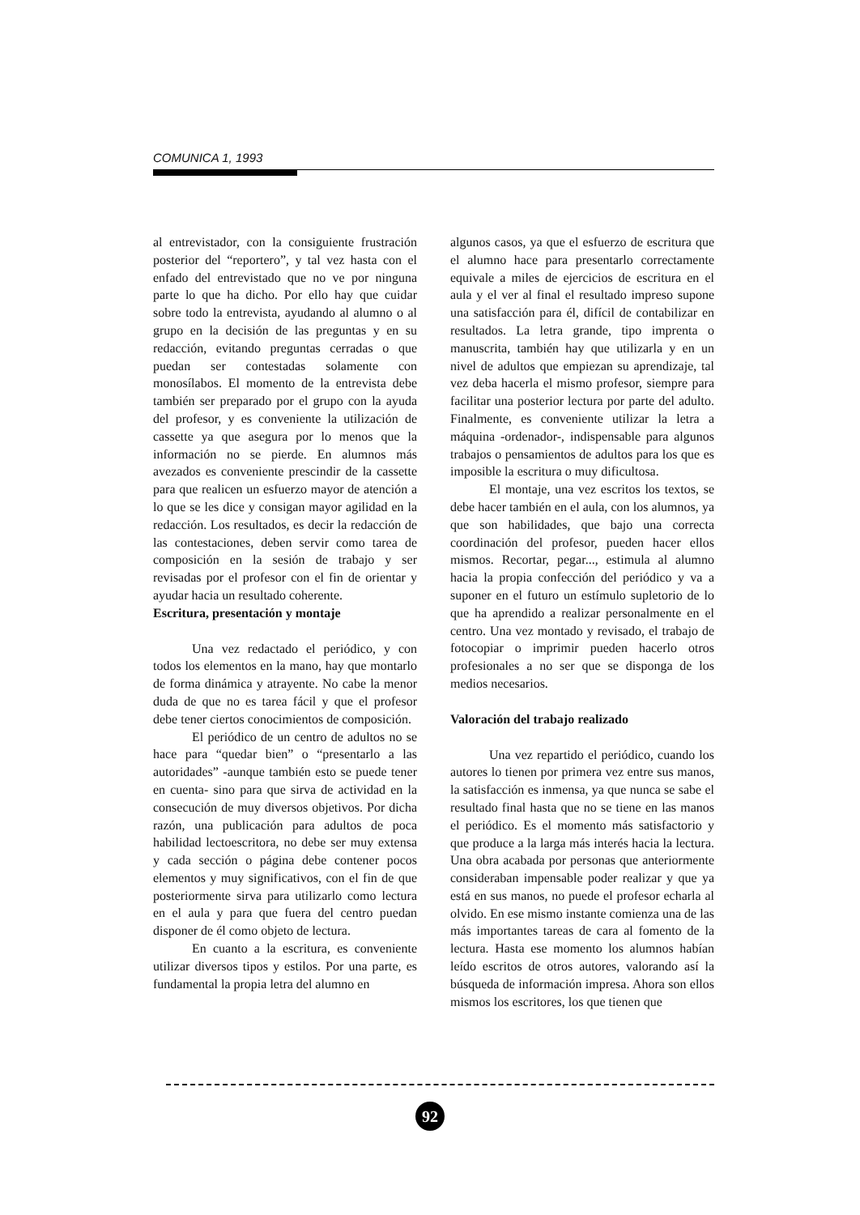COMUNICA 1, 1993
al entrevistador, con la consiguiente frustración posterior del “reportero”, y tal vez hasta con el enfado del entrevistado que no ve por ninguna parte lo que ha dicho. Por ello hay que cuidar sobre todo la entrevista, ayudando al alumno o al grupo en la decisión de las preguntas y en su redacción, evitando preguntas cerradas o que puedan ser contestadas solamente con monosílabos. El momento de la entrevista debe también ser preparado por el grupo con la ayuda del profesor, y es conveniente la utilización de cassette ya que asegura por lo menos que la información no se pierde. En alumnos más avezados es conveniente prescindir de la cassette para que realicen un esfuerzo mayor de atención a lo que se les dice y consigan mayor agilidad en la redacción. Los resultados, es decir la redacción de las contestaciones, deben servir como tarea de composición en la sesión de trabajo y ser revisadas por el profesor con el fin de orientar y ayudar hacia un resultado coherente.
Escritura, presentación y montaje
Una vez redactado el periódico, y con todos los elementos en la mano, hay que montarlo de forma dinámica y atrayente. No cabe la menor duda de que no es tarea fácil y que el profesor debe tener ciertos conocimientos de composición.
El periódico de un centro de adultos no se hace para “quedar bien” o “presentarlo a las autoridades” -aunque también esto se puede tener en cuenta- sino para que sirva de actividad en la consecución de muy diversos objetivos. Por dicha razón, una publicación para adultos de poca habilidad lectoescritora, no debe ser muy extensa y cada sección o página debe contener pocos elementos y muy significativos, con el fin de que posteriormente sirva para utilizarlo como lectura en el aula y para que fuera del centro puedan disponer de él como objeto de lectura.
En cuanto a la escritura, es conveniente utilizar diversos tipos y estilos. Por una parte, es fundamental la propia letra del alumno en
algunos casos, ya que el esfuerzo de escritura que el alumno hace para presentarlo correctamente equivale a miles de ejercicios de escritura en el aula y el ver al final el resultado impreso supone una satisfacción para él, difícil de contabilizar en resultados. La letra grande, tipo imprenta o manuscrita, también hay que utilizarla y en un nivel de adultos que empiezan su aprendizaje, tal vez deba hacerla el mismo profesor, siempre para facilitar una posterior lectura por parte del adulto. Finalmente, es conveniente utilizar la letra a máquina -ordenador-, indispensable para algunos trabajos o pensamientos de adultos para los que es imposible la escritura o muy dificultosa.
El montaje, una vez escritos los textos, se debe hacer también en el aula, con los alumnos, ya que son habilidades, que bajo una correcta coordinación del profesor, pueden hacer ellos mismos. Recortar, pegar..., estimula al alumno hacia la propia confección del periódico y va a suponer en el futuro un estímulo supletorio de lo que ha aprendido a realizar personalmente en el centro. Una vez montado y revisado, el trabajo de fotocopiar o imprimir pueden hacerlo otros profesionales a no ser que se disponga de los medios necesarios.
Valoración del trabajo realizado
Una vez repartido el periódico, cuando los autores lo tienen por primera vez entre sus manos, la satisfacción es inmensa, ya que nunca se sabe el resultado final hasta que no se tiene en las manos el periódico. Es el momento más satisfactorio y que produce a la larga más interés hacia la lectura. Una obra acabada por personas que anteriormente consideraban impensable poder realizar y que ya está en sus manos, no puede el profesor echarla al olvido. En ese mismo instante comienza una de las más importantes tareas de cara al fomento de la lectura. Hasta ese momento los alumnos habían leído escritos de otros autores, valorando así la búsqueda de información impresa. Ahora son ellos mismos los escritores, los que tienen que
92